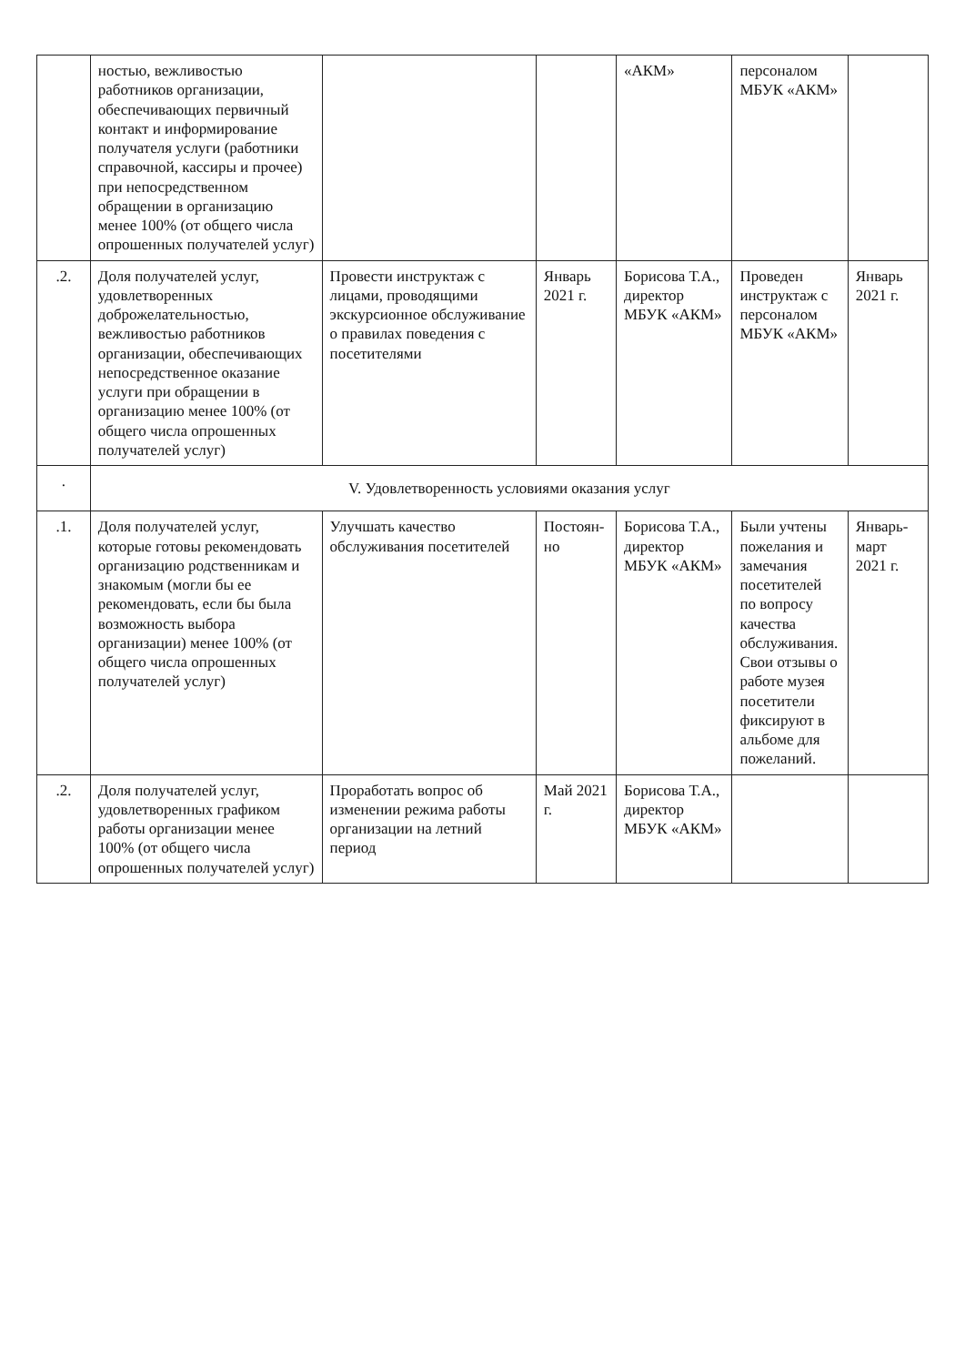| | ностью, вежливостью работников организации, обеспечивающих первичный контакт и информирование получателя услуги (работники справочной, кассиры и прочее) при непосредственном обращении в организацию менее 100% (от общего числа опрошенных получателей услуг) | | | «АКМ» | персоналом МБУК «АКМ» | |
| .2. | Доля получателей услуг, удовлетворенных доброжелательностью, вежливостью работников организации, обеспечивающих непосредственное оказание услуги при обращении в организацию менее 100% (от общего числа опрошенных получателей услуг) | Провести инструктаж с лицами, проводящими экскурсионное обслуживание о правилах поведения с посетителями | Январь 2021 г. | Борисова Т.А., директор МБУК «АКМ» | Проведен инструктаж с персоналом МБУК «АКМ» | Январь 2021 г. |
| . | V. Удовлетворенность условиями оказания услуг | | | | | |
| .1. | Доля получателей услуг, которые готовы рекомендовать организацию родственникам и знакомым (могли бы ее рекомендовать, если бы была возможность выбора организации) менее 100% (от общего числа опрошенных получателей услуг) | Улучшать качество обслуживания посетителей | Постоян-но | Борисова Т.А., директор МБУК «АКМ» | Были учтены пожелания и замечания посетителей по вопросу качества обслуживания. Свои отзывы о работе музея посетители фиксируют в альбоме для пожеланий. | Январь-март 2021 г. |
| .2. | Доля получателей услуг, удовлетворенных графиком работы организации менее 100% (от общего числа опрошенных получателей услуг) | Проработать вопрос об изменении режима работы организации на летний период | Май 2021 г. | Борисова Т.А., директор МБУК «АКМ» | | |